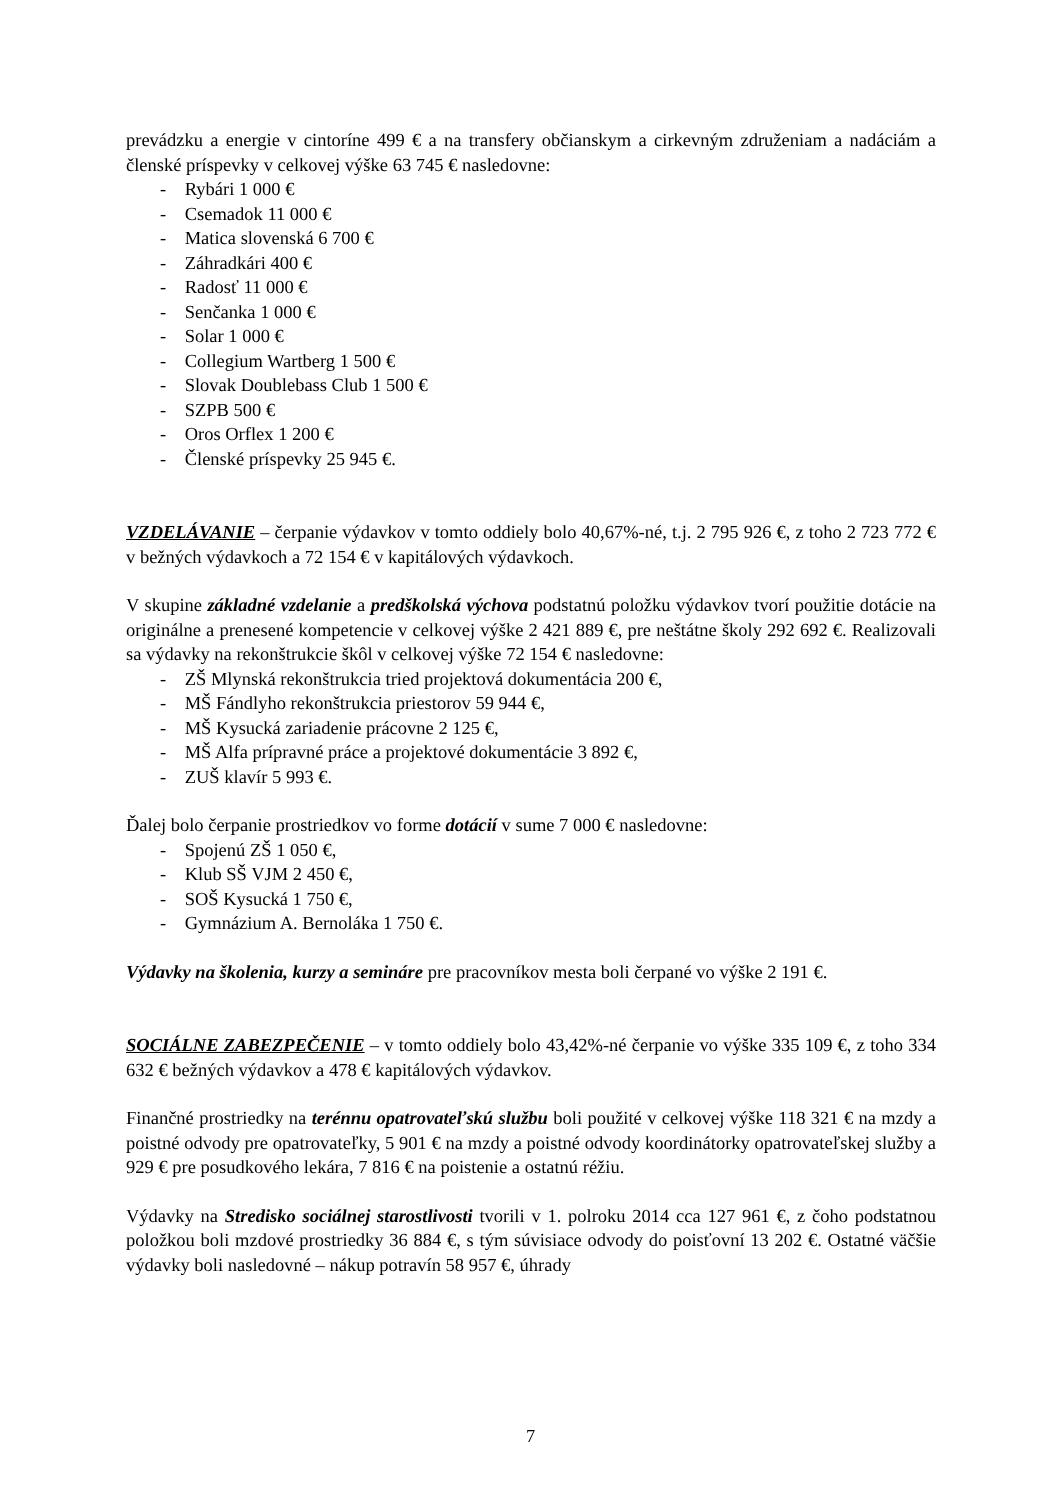prevádzku a energie v cintoríne 499 € a na transfery občianskym a cirkevným združeniam a nadáciám a členské príspevky v celkovej výške 63 745 € nasledovne:
- Rybári 1 000 €
- Csemadok 11 000 €
- Matica slovenská 6 700 €
- Záhradkári 400 €
- Radosť 11 000 €
- Senčanka 1 000 €
- Solar 1 000 €
- Collegium Wartberg 1 500 €
- Slovak Doublebass Club 1 500 €
- SZPB 500 €
- Oros Orflex 1 200 €
- Členské príspevky 25 945 €.
VZDELÁVANIE – čerpanie výdavkov v tomto oddiely bolo 40,67%-né, t.j. 2 795 926 €, z toho 2 723 772 € v bežných výdavkoch a 72 154 € v kapitálových výdavkoch.
V skupine základné vzdelanie a predškolská výchova podstatnú položku výdavkov tvorí použitie dotácie na originálne a prenesené kompetencie v celkovej výške 2 421 889 €, pre neštátne školy 292 692 €. Realizovali sa výdavky na rekonštrukcie škôl v celkovej výške 72 154 € nasledovne:
- ZŠ Mlynská rekonštrukcia tried projektová dokumentácia 200 €,
- MŠ Fándlyho rekonštrukcia priestorov 59 944 €,
- MŠ Kysucká zariadenie prácovne 2 125 €,
- MŠ Alfa prípravné práce a projektové dokumentácie 3 892 €,
- ZUŠ klavír 5 993 €.
Ďalej bolo čerpanie prostriedkov vo forme dotácií v sume 7 000 € nasledovne:
- Spojenú ZŠ 1 050 €,
- Klub SŠ VJM 2 450 €,
- SOŠ Kysucká 1 750 €,
- Gymnázium A. Bernoláka 1 750 €.
Výdavky na školenia, kurzy a semináre pre pracovníkov mesta boli čerpané vo výške 2 191 €.
SOCIÁLNE ZABEZPEČENIE – v tomto oddiely bolo 43,42%-né čerpanie vo výške 335 109 €, z toho 334 632 € bežných výdavkov a 478 € kapitálových výdavkov.
Finančné prostriedky na terénnu opatrovateľskú službu boli použité v celkovej výške 118 321 € na mzdy a poistné odvody pre opatrovateľky, 5 901 € na mzdy a poistné odvody koordinátorky opatrovateľskej služby a 929 € pre posudkového lekára, 7 816 € na poistenie a ostatnú réžiu.
Výdavky na Stredisko sociálnej starostlivosti tvorili v 1. polroku 2014 cca 127 961 €, z čoho podstatnou položkou boli mzdové prostriedky 36 884 €, s tým súvisiace odvody do poisťovní 13 202 €. Ostatné väčšie výdavky boli nasledovné – nákup potravín 58 957 €, úhrady
7